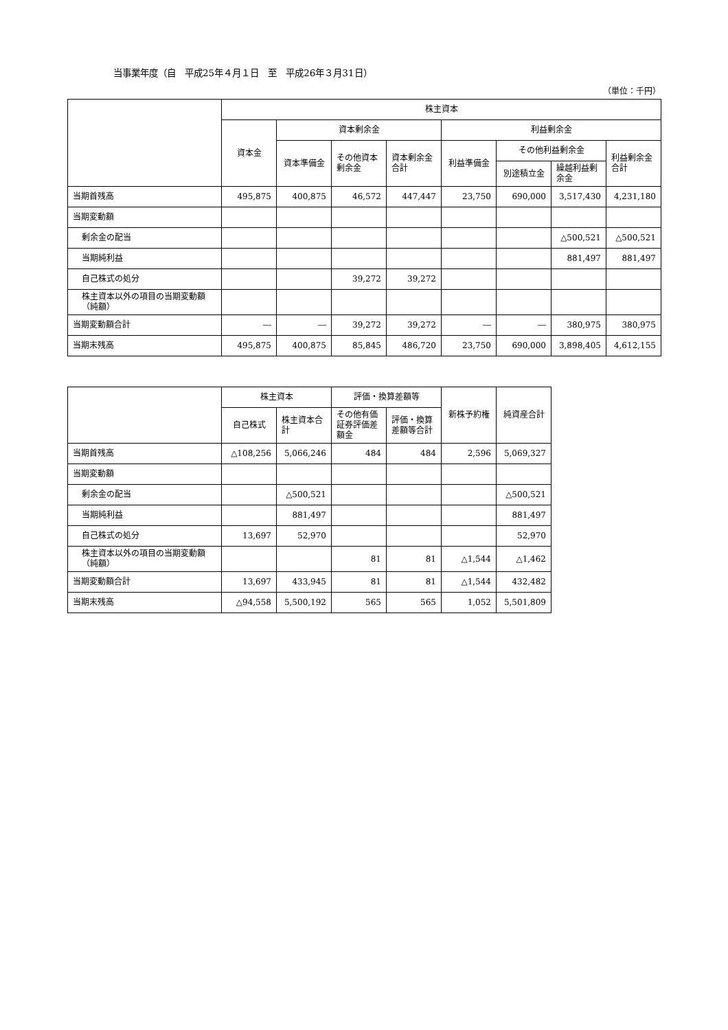当事業年度（自　平成25年４月１日　至　平成26年３月31日）
（単位：千円）
| | 株主資本 | | | | | | | |
| --- | --- | --- | --- | --- | --- | --- | --- | --- |
| | 資本金 | 資本剰余金 | | | 利益剰余金 | | | |
| | | 資本準備金 | その他資本剰余金 | 資本剰余金合計 | 利益準備金 | その他利益剰余金 | | 利益剰余金合計 |
| | | | | | | 別途積立金 | 繰越利益剰余金 | |
| 当期首残高 | 495,875 | 400,875 | 46,572 | 447,447 | 23,750 | 690,000 | 3,517,430 | 4,231,180 |
| 当期変動額 | | | | | | | | |
| 剰余金の配当 | | | | | | | △500,521 | △500,521 |
| 当期純利益 | | | | | | | 881,497 | 881,497 |
| 自己株式の処分 | | | 39,272 | 39,272 | | | | |
| 株主資本以外の項目の当期変動額（純額） | | | | | | | | |
| 当期変動額合計 | ― | ― | 39,272 | 39,272 | ― | ― | 380,975 | 380,975 |
| 当期末残高 | 495,875 | 400,875 | 85,845 | 486,720 | 23,750 | 690,000 | 3,898,405 | 4,612,155 |
| | 株主資本 | | 評価・換算差額等 | | 新株予約権 | 純資産合計 |
| --- | --- | --- | --- | --- | --- | --- |
| | 自己株式 | 株主資本合計 | その他有価証券評価差額金 | 評価・換算差額等合計 | | |
| 当期首残高 | △108,256 | 5,066,246 | 484 | 484 | 2,596 | 5,069,327 |
| 当期変動額 | | | | | | |
| 剰余金の配当 | | △500,521 | | | | △500,521 |
| 当期純利益 | | 881,497 | | | | 881,497 |
| 自己株式の処分 | 13,697 | 52,970 | | | | 52,970 |
| 株主資本以外の項目の当期変動額（純額） | | | 81 | 81 | △1,544 | △1,462 |
| 当期変動額合計 | 13,697 | 433,945 | 81 | 81 | △1,544 | 432,482 |
| 当期末残高 | △94,558 | 5,500,192 | 565 | 565 | 1,052 | 5,501,809 |